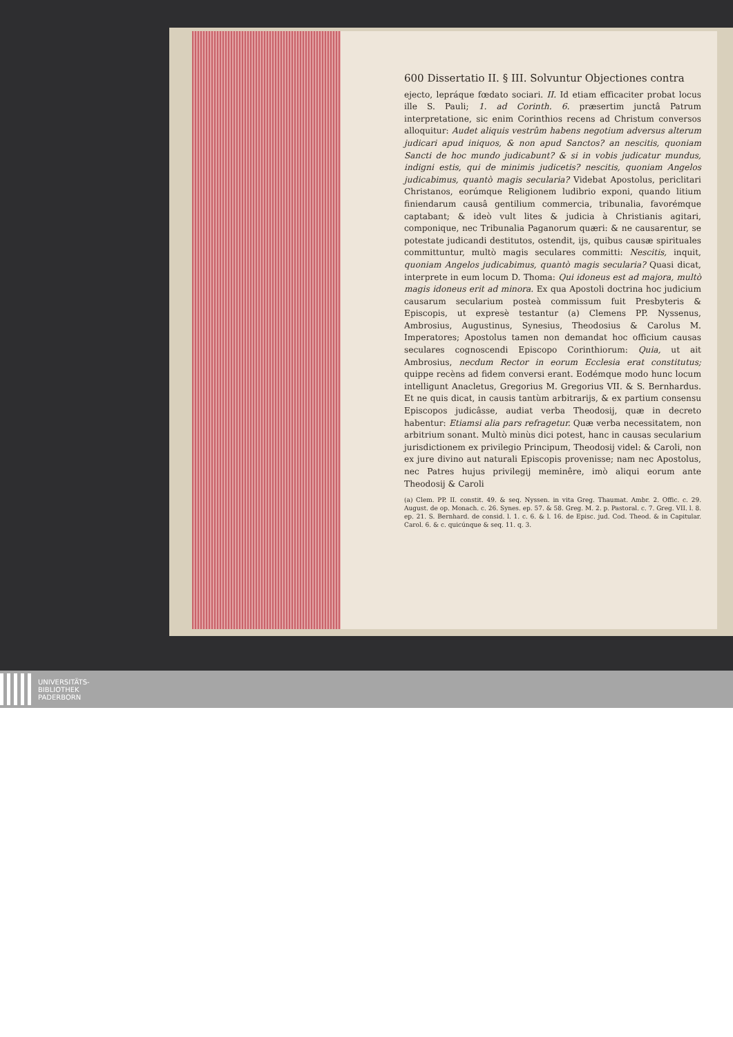600 Dissertatio II. § III. Solvuntur Objectiones contra
ejecto, lepráque fœdato sociari. II. Id etiam efficaciter probat locus ille S. Pauli; 1. ad Corinth. 6. præsertim junctâ Patrum interpretatione, sic enim Corinthios recens ad Christum conversos alloquitur: Audet aliquis vestrûm habens negotium adversus alterum judicari apud iniquos, & non apud Sanctos? an nescitis, quoniam Sancti de hoc mundo judicabunt? & si in vobis judicatur mundus, indigni estis, qui de minimis judicetis? nescitis, quoniam Angelos judicabimus, quantò magis secularia? Videbat Apostolus, periclitari Christanos, eorúmque Religionem ludibrio exponi, quando litium finiendarum causâ gentilium commercia, tribunalia, favorémque captabant; & ideò vult lites & judicia à Christianis agitari, componique, nec Tribunalia Paganorum quæri: & ne causarentur, se potestate judicandi destitutos, ostendit, ijs, quibus causæ spirituales committuntur, multò magis seculares committi: Nescitis, inquit, quoniam Angelos judicabimus, quantò magis secularia? Quasi dicat, interprete in eum locum D. Thoma: Qui idoneus est ad majora, multò magis idoneus erit ad minora. Ex qua Apostoli doctrina hoc judicium causarum secularium posteà commissum fuit Presbyteris & Episcopis, ut expresè testantur (a) Clemens PP. Nyssenus, Ambrosius, Augustinus, Synesius, Theodosius & Carolus M. Imperatores; Apostolus tamen non demandat hoc officium causas seculares cognoscendi Episcopo Corinthiorum: Quia, ut ait Ambrosius, necdum Rector in eorum Ecclesia erat constitutus; quippe recèns ad fidem conversi erant. Eodémque modo hunc locum intelligunt Anacletus, Gregorius M. Gregorius VII. & S. Bernhardus. Et ne quis dicat, in causis tantùm arbitrarijs, & ex partium consensu Episcopos judicâsse, audiat verba Theodosij, quæ in decreto habentur: Etiamsi alia pars refragetur. Quæ verba necessitatem, non arbitrium sonant. Multò minùs dici potest, hanc in causas secularium jurisdictionem ex privilegio Principum, Theodosij videl: & Caroli, non ex jure divino aut naturali Episcopis provenisse; nam nec Apostolus, nec Patres hujus privilegij meminêre, imò aliqui eorum ante Theodosij & Caroli
(a) Clem. PP. II. constit. 49. & seq. Nyssen. in vita Greg. Thaumat. Ambr. 2. Offic. c. 29. August. de op. Monach. c. 26. Synes. ep. 57. & 58. Greg. M. 2. p. Pastoral. c. 7. Greg. VII. l. 8. ep. 21. S. Bernhard. de consid. l. 1. c. 6. & l. 16. de Episc. jud. Cod. Theod. & in Capitular. Carol. 6. & c. quicúnque & seq. 11. q. 3.
UNIVERSITÄTS-
BIBLIOTHEK
PADERBORN